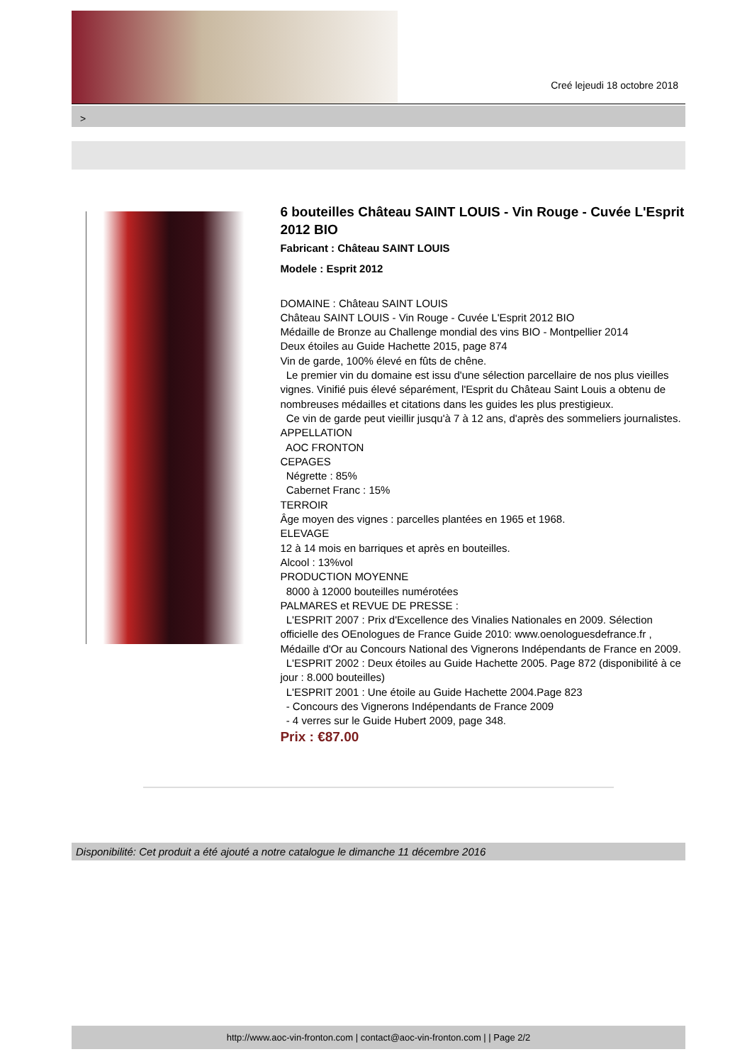Creé lejeudi 18 octobre 2018
>
6 bouteilles Château SAINT LOUIS - Vin Rouge - Cuvée L'Esprit 2012 BIO
Fabricant : Château SAINT LOUIS
Modele : Esprit 2012
DOMAINE : Château SAINT LOUIS
Château SAINT LOUIS - Vin Rouge - Cuvée L'Esprit 2012 BIO
Médaille de Bronze au Challenge mondial des vins BIO - Montpellier 2014
Deux étoiles au Guide Hachette 2015, page 874
Vin de garde, 100% élevé en fûts de chêne.
Le premier vin du domaine est issu d'une sélection parcellaire de nos plus vieilles vignes. Vinifié puis élevé séparément, l'Esprit du Château Saint Louis a obtenu de nombreuses médailles et citations dans les guides les plus prestigieux.
Ce vin de garde peut vieillir jusqu'à 7 à 12 ans, d'après des sommeliers journalistes.
APPELLATION
AOC FRONTON
CEPAGES
Négrette : 85%
Cabernet Franc : 15%
TERROIR
Âge moyen des vignes : parcelles plantées en 1965 et 1968.
ELEVAGE
12 à 14 mois en barriques et après en bouteilles.
Alcool : 13%vol
PRODUCTION MOYENNE
8000 à 12000 bouteilles numérotées
PALMARES et REVUE DE PRESSE :
L'ESPRIT 2007 : Prix d'Excellence des Vinalies Nationales en 2009. Sélection officielle des OEnologues de France Guide 2010: www.oenologuesdefrance.fr , Médaille d'Or au Concours National des Vignerons Indépendants de France en 2009.
L'ESPRIT 2002 : Deux étoiles au Guide Hachette 2005. Page 872 (disponibilité à ce jour : 8.000 bouteilles)
L'ESPRIT 2001 : Une étoile au Guide Hachette 2004.Page 823
- Concours des Vignerons Indépendants de France 2009
- 4 verres sur le Guide Hubert 2009, page 348.
Prix : €87.00
Disponibilité: Cet produit a été ajouté a notre catalogue le dimanche 11 décembre 2016
http://www.aoc-vin-fronton.com | contact@aoc-vin-fronton.com | | Page 2/2